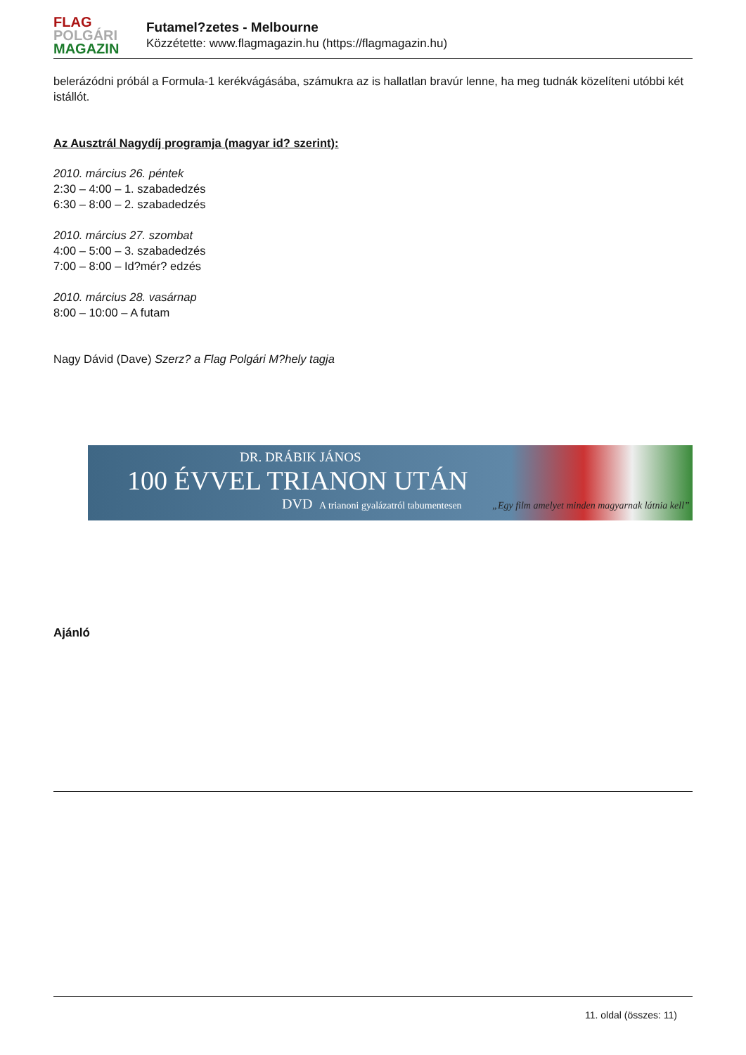FLAG
POLGÁRI
MAGAZIN
Futamel?zetes - Melbourne
Közzétette: www.flagmagazin.hu (https://flagmagazin.hu)
belerázódni próbál a Formula-1 kerékvágásába, számukra az is hallatlan bravúr lenne, ha meg tudnák közelíteni utóbbi két istállót.
Az Ausztrál Nagydíj programja (magyar id? szerint):
2010. március 26. péntek
2:30 – 4:00 – 1. szabadedzés
6:30 – 8:00 – 2. szabadedzés
2010. március 27. szombat
4:00 – 5:00 – 3. szabadedzés
7:00 – 8:00 – Id?mér? edzés
2010. március 28. vasárnap
8:00 – 10:00 – A futam
Nagy Dávid (Dave) Szerz? a Flag Polgári M?hely tagja
DR. DRÁBIK JÁNOS
100 ÉVVEL TRIANON UTÁN
DVD A trianoni gyalázatról tabumentesen „Egy film amelyet minden magyarnak látnia kell”
Ajánló
11. oldal (összes: 11)